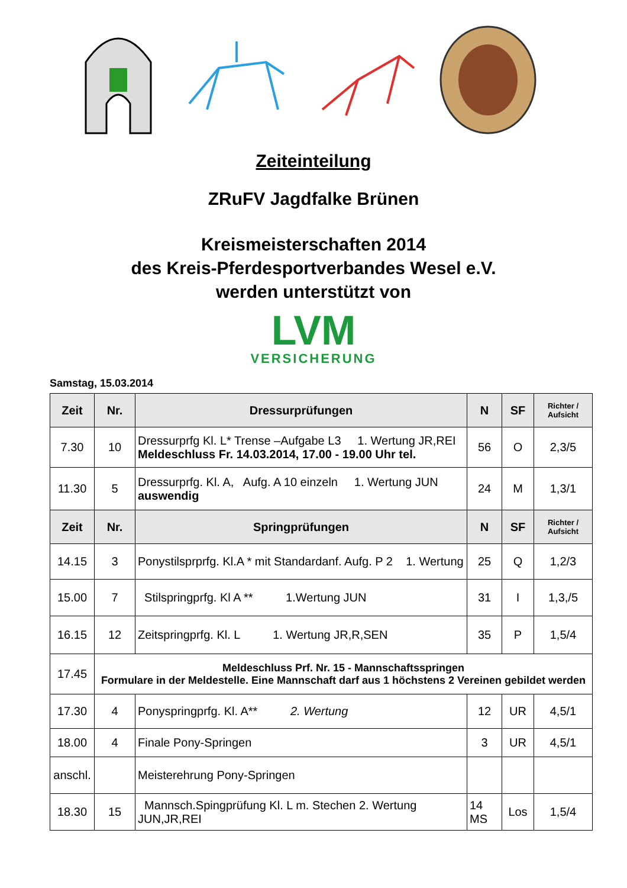Zeiteinteilung
ZRuFV Jagdfalke Brünen
Kreismeisterschaften 2014
des Kreis-Pferdesportverbandes Wesel e.V.
werden unterstützt von
LVM
VERSICHERUNG
Samstag, 15.03.2014
| Zeit | Nr. | Dressurprüfungen | N | SF | Richter / Aufsicht |
| --- | --- | --- | --- | --- | --- |
| 7.30 | 10 | Dressurprfg Kl. L* Trense –Aufgabe L3 1. Wertung JR,REI Meldeschluss Fr. 14.03.2014, 17.00 - 19.00 Uhr tel. | 56 | O | 2,3/5 |
| 11.30 | 5 | Dressurprfg. Kl. A, Aufg. A 10 einzeln 1. Wertung JUN auswendig | 24 | M | 1,3/1 |
| Zeit | Nr. | Springprüfungen | N | SF | Richter / Aufsicht |
| 14.15 | 3 | Ponystilsprprfg. Kl.A * mit Standardanf. Aufg. P 2 1. Wertung | 25 | Q | 1,2/3 |
| 15.00 | 7 | Stilspringprfg. Kl A ** 1.Wertung JUN | 31 | I | 1,3,/5 |
| 16.15 | 12 | Zeitspringprfg. Kl. L 1. Wertung JR,R,SEN | 35 | P | 1,5/4 |
| 17.45 | Meldeschluss Prf. Nr. 15 - Mannschaftsspringen Formulare in der Meldestelle. Eine Mannschaft darf aus 1 höchstens 2 Vereinen gebildet werden | | | | |
| 17.30 | 4 | Ponyspringprfg. Kl. A** 2. Wertung | 12 | UR | 4,5/1 |
| 18.00 | 4 | Finale Pony-Springen | 3 | UR | 4,5/1 |
| anschl. | | Meisterehrung Pony-Springen | | | |
| 18.30 | 15 | Mannsch.Spingprüfung Kl. L m. Stechen 2. Wertung JUN,JR,REI | 14 MS | Los | 1,5/4 |